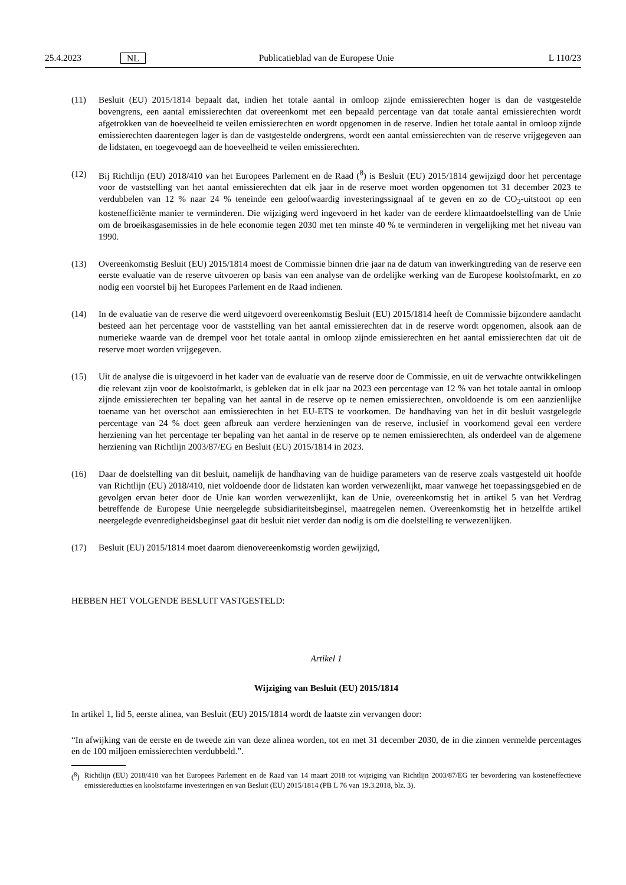25.4.2023 NL Publicatieblad van de Europese Unie L 110/23
(11) Besluit (EU) 2015/1814 bepaalt dat, indien het totale aantal in omloop zijnde emissierechten hoger is dan de vastgestelde bovengrens, een aantal emissierechten dat overeenkomt met een bepaald percentage van dat totale aantal emissierechten wordt afgetrokken van de hoeveelheid te veilen emissierechten en wordt opgenomen in de reserve. Indien het totale aantal in omloop zijnde emissierechten daarentegen lager is dan de vastgestelde ondergrens, wordt een aantal emissierechten van de reserve vrijgegeven aan de lidstaten, en toegevoegd aan de hoeveelheid te veilen emissierechten.
(12) Bij Richtlijn (EU) 2018/410 van het Europees Parlement en de Raad (<sup>8</sup>) is Besluit (EU) 2015/1814 gewijzigd door het percentage voor de vaststelling van het aantal emissierechten dat elk jaar in de reserve moet worden opgenomen tot 31 december 2023 te verdubbelen van 12 % naar 24 % teneinde een geloofwaardig investeringssignaal af te geven en zo de CO<sub>2</sub>-uitstoot op een kostenefficiënte manier te verminderen. Die wijziging werd ingevoerd in het kader van de eerdere klimaatdoelstelling van de Unie om de broeikasgasemissies in de hele economie tegen 2030 met ten minste 40 % te verminderen in vergelijking met het niveau van 1990.
(13) Overeenkomstig Besluit (EU) 2015/1814 moest de Commissie binnen drie jaar na de datum van inwerkingtreding van de reserve een eerste evaluatie van de reserve uitvoeren op basis van een analyse van de ordelijke werking van de Europese koolstofmarkt, en zo nodig een voorstel bij het Europees Parlement en de Raad indienen.
(14) In de evaluatie van de reserve die werd uitgevoerd overeenkomstig Besluit (EU) 2015/1814 heeft de Commissie bijzondere aandacht besteed aan het percentage voor de vaststelling van het aantal emissierechten dat in de reserve wordt opgenomen, alsook aan de numerieke waarde van de drempel voor het totale aantal in omloop zijnde emissierechten en het aantal emissierechten dat uit de reserve moet worden vrijgegeven.
(15) Uit de analyse die is uitgevoerd in het kader van de evaluatie van de reserve door de Commissie, en uit de verwachte ontwikkelingen die relevant zijn voor de koolstofmarkt, is gebleken dat in elk jaar na 2023 een percentage van 12 % van het totale aantal in omloop zijnde emissierechten ter bepaling van het aantal in de reserve op te nemen emissierechten, onvoldoende is om een aanzienlijke toename van het overschot aan emissierechten in het EU-ETS te voorkomen. De handhaving van het in dit besluit vastgelegde percentage van 24 % doet geen afbreuk aan verdere herzieningen van de reserve, inclusief in voorkomend geval een verdere herziening van het percentage ter bepaling van het aantal in de reserve op te nemen emissierechten, als onderdeel van de algemene herziening van Richtlijn 2003/87/EG en Besluit (EU) 2015/1814 in 2023.
(16) Daar de doelstelling van dit besluit, namelijk de handhaving van de huidige parameters van de reserve zoals vastgesteld uit hoofde van Richtlijn (EU) 2018/410, niet voldoende door de lidstaten kan worden verwezenlijkt, maar vanwege het toepassingsgebied en de gevolgen ervan beter door de Unie kan worden verwezenlijkt, kan de Unie, overeenkomstig het in artikel 5 van het Verdrag betreffende de Europese Unie neergelegde subsidiariteits­beginsel, maatregelen nemen. Overeenkomstig het in hetzelfde artikel neergelegde evenredigheidsbeginsel gaat dit besluit niet verder dan nodig is om die doelstelling te verwezenlijken.
(17) Besluit (EU) 2015/1814 moet daarom dienovereenkomstig worden gewijzigd,
HEBBEN HET VOLGENDE BESLUIT VASTGESTELD:
Artikel 1
Wijziging van Besluit (EU) 2015/1814
In artikel 1, lid 5, eerste alinea, van Besluit (EU) 2015/1814 wordt de laatste zin vervangen door:
“In afwijking van de eerste en de tweede zin van deze alinea worden, tot en met 31 december 2030, de in die zinnen vermelde percentages en de 100 miljoen emissierechten verdubbeld.”.
(<sup>8</sup>) Richtlijn (EU) 2018/410 van het Europees Parlement en de Raad van 14 maart 2018 tot wijziging van Richtlijn 2003/87/EG ter bevordering van kosteneffectieve emissiereducties en koolstofarme investeringen en van Besluit (EU) 2015/1814 (PB L 76 van 19.3.2018, blz. 3).